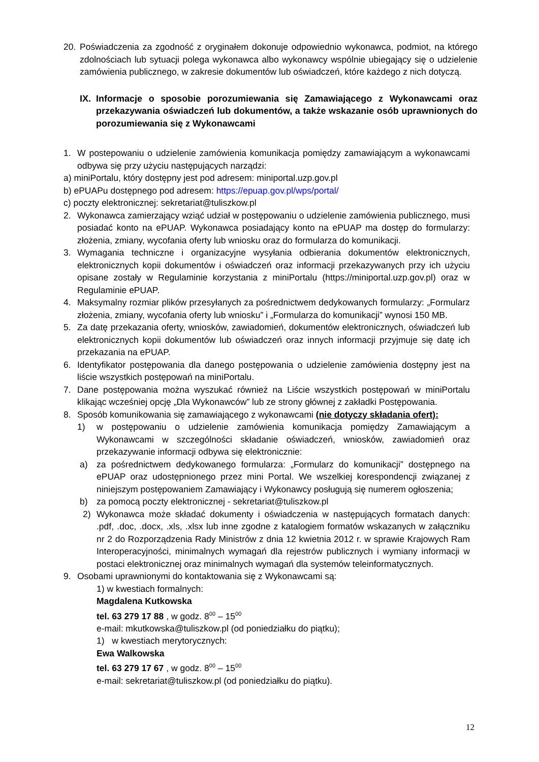20. Poświadczenia za zgodność z oryginałem dokonuje odpowiednio wykonawca, podmiot, na którego zdolnościach lub sytuacji polega wykonawca albo wykonawcy wspólnie ubiegający się o udzielenie zamówienia publicznego, w zakresie dokumentów lub oświadczeń, które każdego z nich dotyczą.
IX. Informacje o sposobie porozumiewania się Zamawiającego z Wykonawcami oraz przekazywania oświadczeń lub dokumentów, a także wskazanie osób uprawnionych do porozumiewania się z Wykonawcami
1. W postepowaniu o udzielenie zamówienia komunikacja pomiędzy zamawiającym a wykonawcami odbywa się przy użyciu następujących narządzi:
a) miniPortalu, który dostępny jest pod adresem: miniportal.uzp.gov.pl
b) ePUAPu dostępnego pod adresem: https://epuap.gov.pl/wps/portal/
c) poczty elektronicznej: sekretariat@tuliszkow.pl
2. Wykonawca zamierzający wziąć udział w postępowaniu o udzielenie zamówienia publicznego, musi posiadać konto na ePUAP. Wykonawca posiadający konto na ePUAP ma dostęp do formularzy: złożenia, zmiany, wycofania oferty lub wniosku oraz do formularza do komunikacji.
3. Wymagania techniczne i organizacyjne wysyłania odbierania dokumentów elektronicznych, elektronicznych kopii dokumentów i oświadczeń oraz informacji przekazywanych przy ich użyciu opisane zostały w Regulaminie korzystania z miniPortalu (https://miniportal.uzp.gov.pl) oraz w Regulaminie ePUAP.
4. Maksymalny rozmiar plików przesyłanych za pośrednictwem dedykowanych formularzy: „Formularz złożenia, zmiany, wycofania oferty lub wniosku” i „Formularza do komunikacji” wynosi 150 MB.
5. Za datę przekazania oferty, wniosków, zawiadomień, dokumentów elektronicznych, oświadczeń lub elektronicznych kopii dokumentów lub oświadczeń oraz innych informacji przyjmuje się datę ich przekazania na ePUAP.
6. Identyfikator postępowania dla danego postępowania o udzielenie zamówienia dostępny jest na liście wszystkich postępowań na miniPortalu.
7. Dane postępowania można wyszukać również na Liście wszystkich postępowań w miniPortalu klikając wcześniej opcję „Dla Wykonawców” lub ze strony głównej z zakładki Postępowania.
8. Sposób komunikowania się zamawiającego z wykonawcami (nie dotyczy składania ofert):
1) w postępowaniu o udzielenie zamówienia komunikacja pomiędzy Zamawiającym a Wykonawcami w szczególności składanie oświadczeń, wniosków, zawiadomień oraz przekazywanie informacji odbywa się elektronicznie:
a) za pośrednictwem dedykowanego formularza: „Formularz do komunikacji” dostępnego na ePUAP oraz udostępnionego przez mini Portal. We wszelkiej korespondencji związanej z niniejszym postępowaniem Zamawiający i Wykonawcy posługują się numerem ogłoszenia;
b) za pomocą poczty elektronicznej - sekretariat@tuliszkow.pl
2) Wykonawca może składać dokumenty i oświadczenia w następujących formatach danych: .pdf, .doc, .docx, .xls, .xlsx lub inne zgodne z katalogiem formatów wskazanych w załączniku nr 2 do Rozporządzenia Rady Ministrów z dnia 12 kwietnia 2012 r. w sprawie Krajowych Ram Interoperacyjności, minimalnych wymagań dla rejestrów publicznych i wymiany informacji w postaci elektronicznej oraz minimalnych wymagań dla systemów teleinformatycznych.
9. Osobami uprawnionymi do kontaktowania się z Wykonawcami są:
1) w kwestiach formalnych:
Magdalena Kutkowska
tel. 63 279 17 88 , w godz. 8<sup>00</sup> – 15<sup>00</sup>
e-mail: mkutkowska@tuliszkow.pl (od poniedziałku do piątku);
1) w kwestiach merytorycznych:
Ewa Walkowska
tel. 63 279 17 67 , w godz. 8<sup>00</sup> – 15<sup>00</sup>
e-mail: sekretariat@tuliszkow.pl (od poniedziałku do piątku).
12